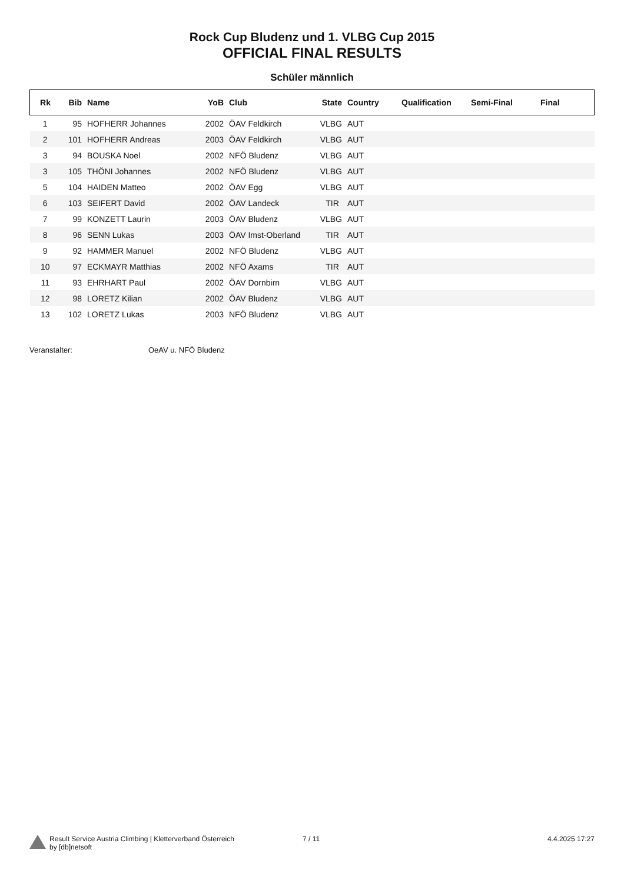Rock Cup Bludenz und 1. VLBG Cup 2015
OFFICIAL FINAL RESULTS
Schüler männlich
| Rk | Bib | Name | YoB | Club | State | Country | Qualification | Semi-Final | Final |
| --- | --- | --- | --- | --- | --- | --- | --- | --- | --- |
| 1 | 95 | HOFHERR Johannes | 2002 | ÖAV Feldkirch | VLBG | AUT | | | |
| 2 | 101 | HOFHERR Andreas | 2003 | ÖAV Feldkirch | VLBG | AUT | | | |
| 3 | 94 | BOUSKA Noel | 2002 | NFÖ Bludenz | VLBG | AUT | | | |
| 3 | 105 | THÖNI Johannes | 2002 | NFÖ Bludenz | VLBG | AUT | | | |
| 5 | 104 | HAIDEN Matteo | 2002 | ÖAV Egg | VLBG | AUT | | | |
| 6 | 103 | SEIFERT David | 2002 | ÖAV Landeck | TIR | AUT | | | |
| 7 | 99 | KONZETT Laurin | 2003 | ÖAV Bludenz | VLBG | AUT | | | |
| 8 | 96 | SENN Lukas | 2003 | ÖAV Imst-Oberland | TIR | AUT | | | |
| 9 | 92 | HAMMER Manuel | 2002 | NFÖ Bludenz | VLBG | AUT | | | |
| 10 | 97 | ECKMAYR Matthias | 2002 | NFÖ Axams | TIR | AUT | | | |
| 11 | 93 | EHRHART Paul | 2002 | ÖAV Dornbirn | VLBG | AUT | | | |
| 12 | 98 | LORETZ Kilian | 2002 | ÖAV Bludenz | VLBG | AUT | | | |
| 13 | 102 | LORETZ Lukas | 2003 | NFÖ Bludenz | VLBG | AUT | | | |
Veranstalter: OeAV u. NFÖ Bludenz
Result Service Austria Climbing | Kletterverband Österreich
by [db]netsoft
7 / 11 4.4.2025 17:27